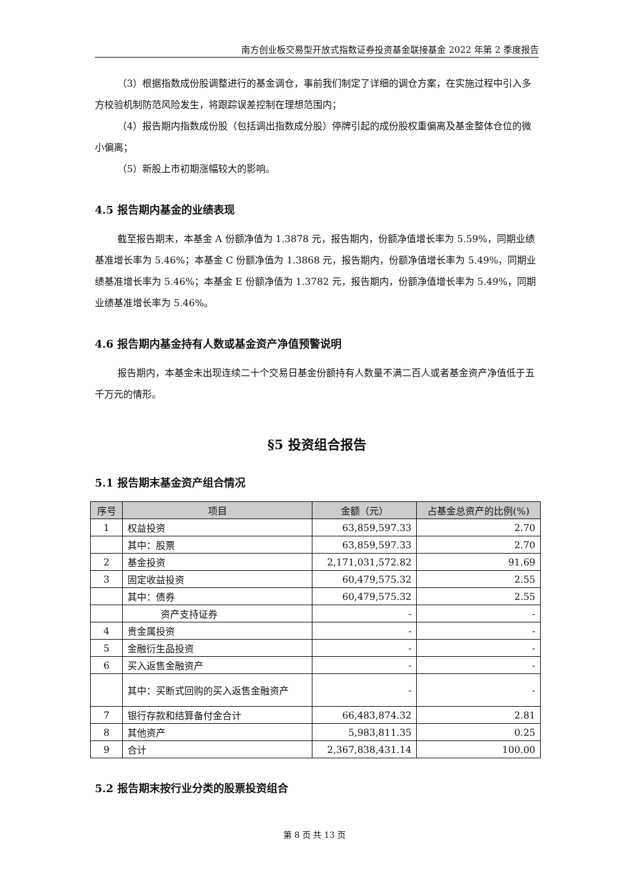南方创业板交易型开放式指数证券投资基金联接基金 2022 年第 2 季度报告
（3）根据指数成份股调整进行的基金调仓，事前我们制定了详细的调仓方案，在实施过程中引入多方校验机制防范风险发生，将跟踪误差控制在理想范围内；
（4）报告期内指数成份股（包括调出指数成分股）停牌引起的成份股权重偏离及基金整体仓位的微小偏离；
（5）新股上市初期涨幅较大的影响。
4.5 报告期内基金的业绩表现
截至报告期末，本基金 A 份额净值为 1.3878 元，报告期内，份额净值增长率为 5.59%，同期业绩基准增长率为 5.46%；本基金 C 份额净值为 1.3868 元，报告期内，份额净值增长率为 5.49%，同期业绩基准增长率为 5.46%；本基金 E 份额净值为 1.3782 元，报告期内，份额净值增长率为 5.49%，同期业绩基准增长率为 5.46%。
4.6 报告期内基金持有人数或基金资产净值预警说明
报告期内，本基金未出现连续二十个交易日基金份额持有人数量不满二百人或者基金资产净值低于五千万元的情形。
§5 投资组合报告
5.1 报告期末基金资产组合情况
| 序号 | 项目 | 金额（元） | 占基金总资产的比例(%) |
| --- | --- | --- | --- |
| 1 | 权益投资 | 63,859,597.33 | 2.70 |
| | 其中：股票 | 63,859,597.33 | 2.70 |
| 2 | 基金投资 | 2,171,031,572.82 | 91.69 |
| 3 | 固定收益投资 | 60,479,575.32 | 2.55 |
| | 其中：债券 | 60,479,575.32 | 2.55 |
| | 资产支持证券 | - | - |
| 4 | 贵金属投资 | - | - |
| 5 | 金融衍生品投资 | - | - |
| 6 | 买入返售金融资产 | - | - |
| | 其中：买断式回购的买入返售金融资产 | - | - |
| 7 | 银行存款和结算备付金合计 | 66,483,874.32 | 2.81 |
| 8 | 其他资产 | 5,983,811.35 | 0.25 |
| 9 | 合计 | 2,367,838,431.14 | 100.00 |
5.2 报告期末按行业分类的股票投资组合
第 8 页 共 13 页